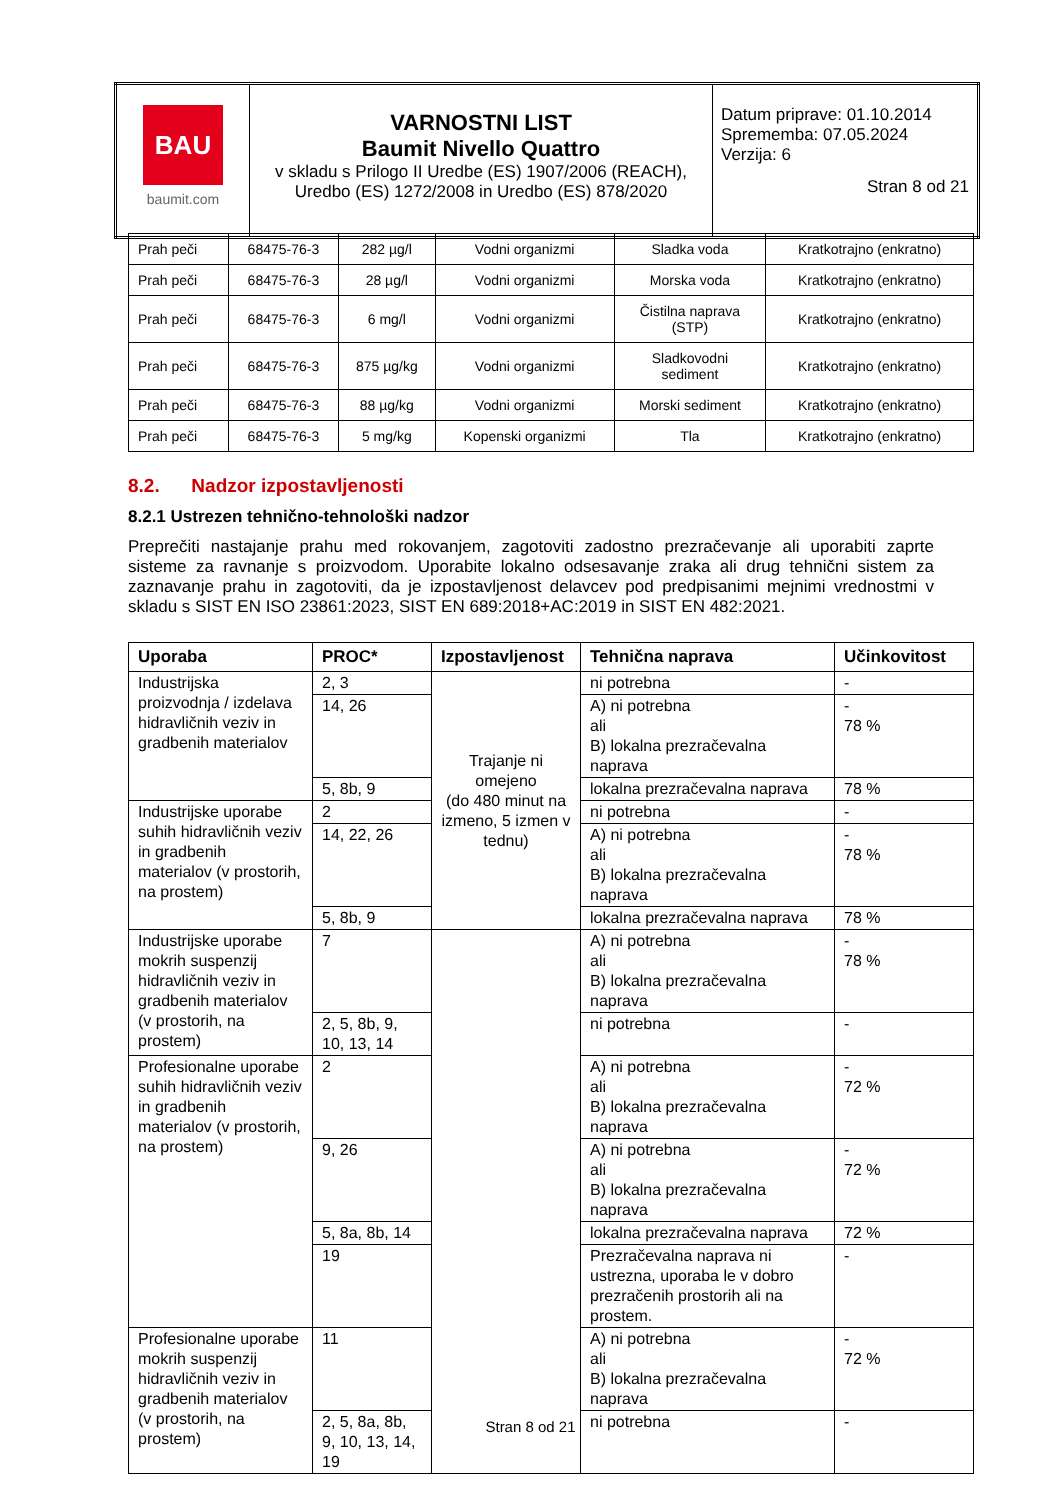| BAU baumit.com | VARNOSTNI LIST Baumit Nivello Quattro v skladu s Prilogo II Uredbe (ES) 1907/2006 (REACH), Uredbo (ES) 1272/2008 in Uredbo (ES) 878/2020 | Datum priprave: 01.10.2014 Sprememba: 07.05.2024 Verzija: 6 Stran 8 od 21 |
| Prah peči | 68475-76-3 | 282 µg/l | Vodni organizmi | Sladka voda | Kratkotrajno (enkratno) |
| Prah peči | 68475-76-3 | 28 µg/l | Vodni organizmi | Morska voda | Kratkotrajno (enkratno) |
| Prah peči | 68475-76-3 | 6 mg/l | Vodni organizmi | Čistilna naprava (STP) | Kratkotrajno (enkratno) |
| Prah peči | 68475-76-3 | 875 µg/kg | Vodni organizmi | Sladkovodni sediment | Kratkotrajno (enkratno) |
| Prah peči | 68475-76-3 | 88 µg/kg | Vodni organizmi | Morski sediment | Kratkotrajno (enkratno) |
| Prah peči | 68475-76-3 | 5 mg/kg | Kopenski organizmi | Tla | Kratkotrajno (enkratno) |
8.2. Nadzor izpostavljenosti
8.2.1 Ustrezen tehnično-tehnološki nadzor
Preprečiti nastajanje prahu med rokovanjem, zagotoviti zadostno prezračevanje ali uporabiti zaprte sisteme za ravnanje s proizvodom. Uporabite lokalno odsesavanje zraka ali drug tehnični sistem za zaznavanje prahu in zagotoviti, da je izpostavljenost delavcev pod predpisanimi mejnimi vrednostmi v skladu s SIST EN ISO 23861:2023, SIST EN 689:2018+AC:2019 in SIST EN 482:2021.
| Uporaba | PROC* | Izpostavljenost | Tehnična naprava | Učinkovitost |
| --- | --- | --- | --- | --- |
| Industrijska proizvodnja / izdelava hidravličnih veziv in gradbenih materialov | 2, 3 | Trajanje ni omejeno (do 480 minut na izmeno, 5 izmen v tednu) | ni potrebna | - |
| | 14, 26 | | A) ni potrebna ali B) lokalna prezračevalna naprava | - 78 % |
| | 5, 8b, 9 | | lokalna prezračevalna naprava | 78 % |
| Industrijske uporabe suhih hidravličnih veziv in gradbenih materialov (v prostorih, na prostem) | 2 | | ni potrebna | - |
| | 14, 22, 26 | | A) ni potrebna ali B) lokalna prezračevalna naprava | - 78 % |
| | 5, 8b, 9 | | lokalna prezračevalna naprava | 78 % |
| Industrijske uporabe mokrih suspenzij hidravličnih veziv in gradbenih materialov (v prostorih, na prostem) | 7 | | A) ni potrebna ali B) lokalna prezračevalna naprava | - 78 % |
| | 2, 5, 8b, 9, 10, 13, 14 | | ni potrebna | - |
| Profesionalne uporabe suhih hidravličnih veziv in gradbenih materialov (v prostorih, na prostem) | 2 | | A) ni potrebna ali B) lokalna prezračevalna naprava | - 72 % |
| | 9, 26 | | A) ni potrebna ali B) lokalna prezračevalna naprava | - 72 % |
| | 5, 8a, 8b, 14 | | lokalna prezračevalna naprava | 72 % |
| | 19 | | Prezračevalna naprava ni ustrezna, uporaba le v dobro prezračenih prostorih ali na prostem. | - |
| Profesionalne uporabe mokrih suspenzij hidravličnih veziv in gradbenih materialov (v prostorih, na prostem) | 11 | | A) ni potrebna ali B) lokalna prezračevalna naprava | - 72 % |
| | 2, 5, 8a, 8b, 9, 10, 13, 14, 19 | | ni potrebna | - |
Stran 8 od 21